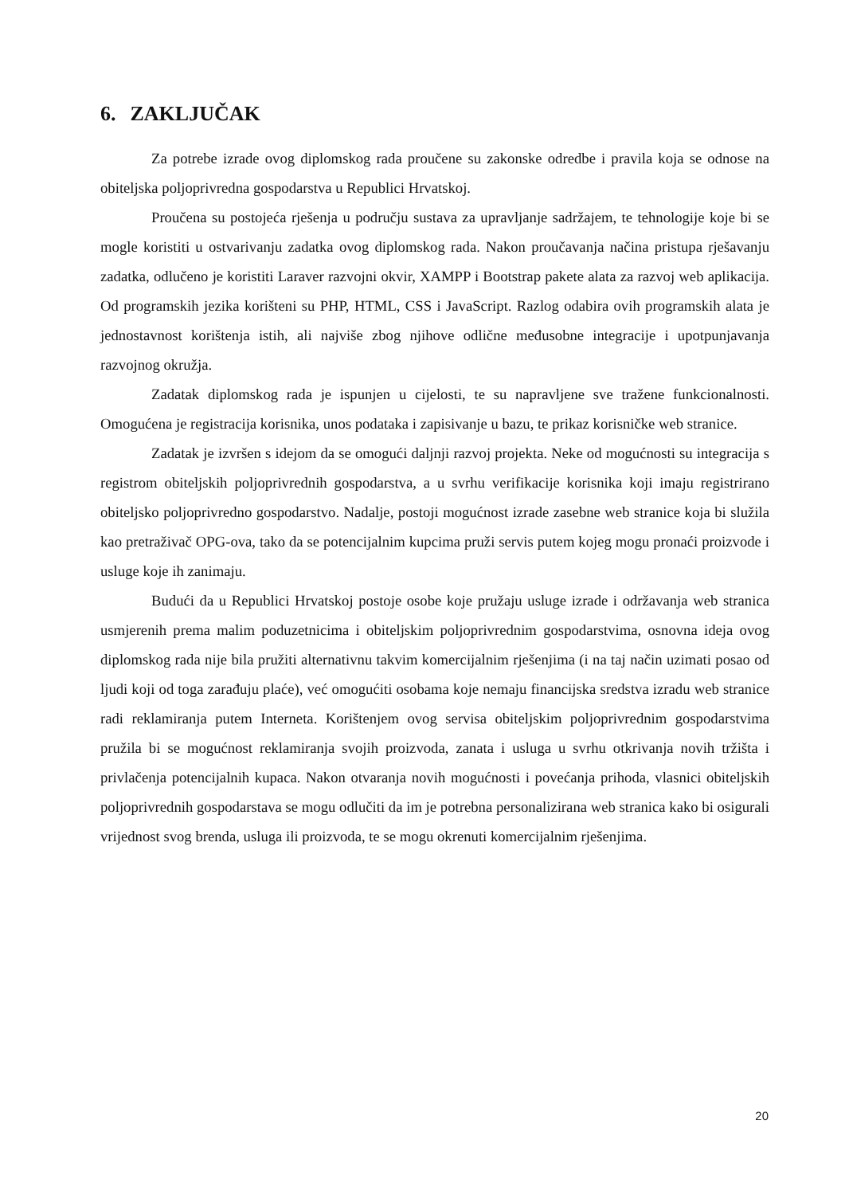6. ZAKLJUČAK
Za potrebe izrade ovog diplomskog rada proučene su zakonske odredbe i pravila koja se odnose na obiteljska poljoprivredna gospodarstva u Republici Hrvatskoj.
Proučena su postojeća rješenja u području sustava za upravljanje sadržajem, te tehnologije koje bi se mogle koristiti u ostvarivanju zadatka ovog diplomskog rada. Nakon proučavanja načina pristupa rješavanju zadatka, odlučeno je koristiti Laraver razvojni okvir, XAMPP i Bootstrap pakete alata za razvoj web aplikacija. Od programskih jezika korišteni su PHP, HTML, CSS i JavaScript. Razlog odabira ovih programskih alata je jednostavnost korištenja istih, ali najviše zbog njihove odlične međusobne integracije i upotpunjavanja razvojnog okružja.
Zadatak diplomskog rada je ispunjen u cijelosti, te su napravljene sve tražene funkcionalnosti. Omogućena je registracija korisnika, unos podataka i zapisivanje u bazu, te prikaz korisničke web stranice.
Zadatak je izvršen s idejom da se omogući daljnji razvoj projekta. Neke od mogućnosti su integracija s registrom obiteljskih poljoprivrednih gospodarstva, a u svrhu verifikacije korisnika koji imaju registrirano obiteljsko poljoprivredno gospodarstvo. Nadalje, postoji mogućnost izrade zasebne web stranice koja bi služila kao pretraživač OPG-ova, tako da se potencijalnim kupcima pruži servis putem kojeg mogu pronaći proizvode i usluge koje ih zanimaju.
Budući da u Republici Hrvatskoj postoje osobe koje pružaju usluge izrade i održavanja web stranica usmjerenih prema malim poduzetnicima i obiteljskim poljoprivrednim gospodarstvima, osnovna ideja ovog diplomskog rada nije bila pružiti alternativnu takvim komercijalnim rješenjima (i na taj način uzimati posao od ljudi koji od toga zarađuju plaće), već omogućiti osobama koje nemaju financijska sredstva izradu web stranice radi reklamiranja putem Interneta. Korištenjem ovog servisa obiteljskim poljoprivrednim gospodarstvima pružila bi se mogućnost reklamiranja svojih proizvoda, zanata i usluga u svrhu otkrivanja novih tržišta i privlačenja potencijalnih kupaca. Nakon otvaranja novih mogućnosti i povećanja prihoda, vlasnici obiteljskih poljoprivrednih gospodarstava se mogu odlučiti da im je potrebna personalizirana web stranica kako bi osigurali vrijednost svog brenda, usluga ili proizvoda, te se mogu okrenuti komercijalnim rješenjima.
20